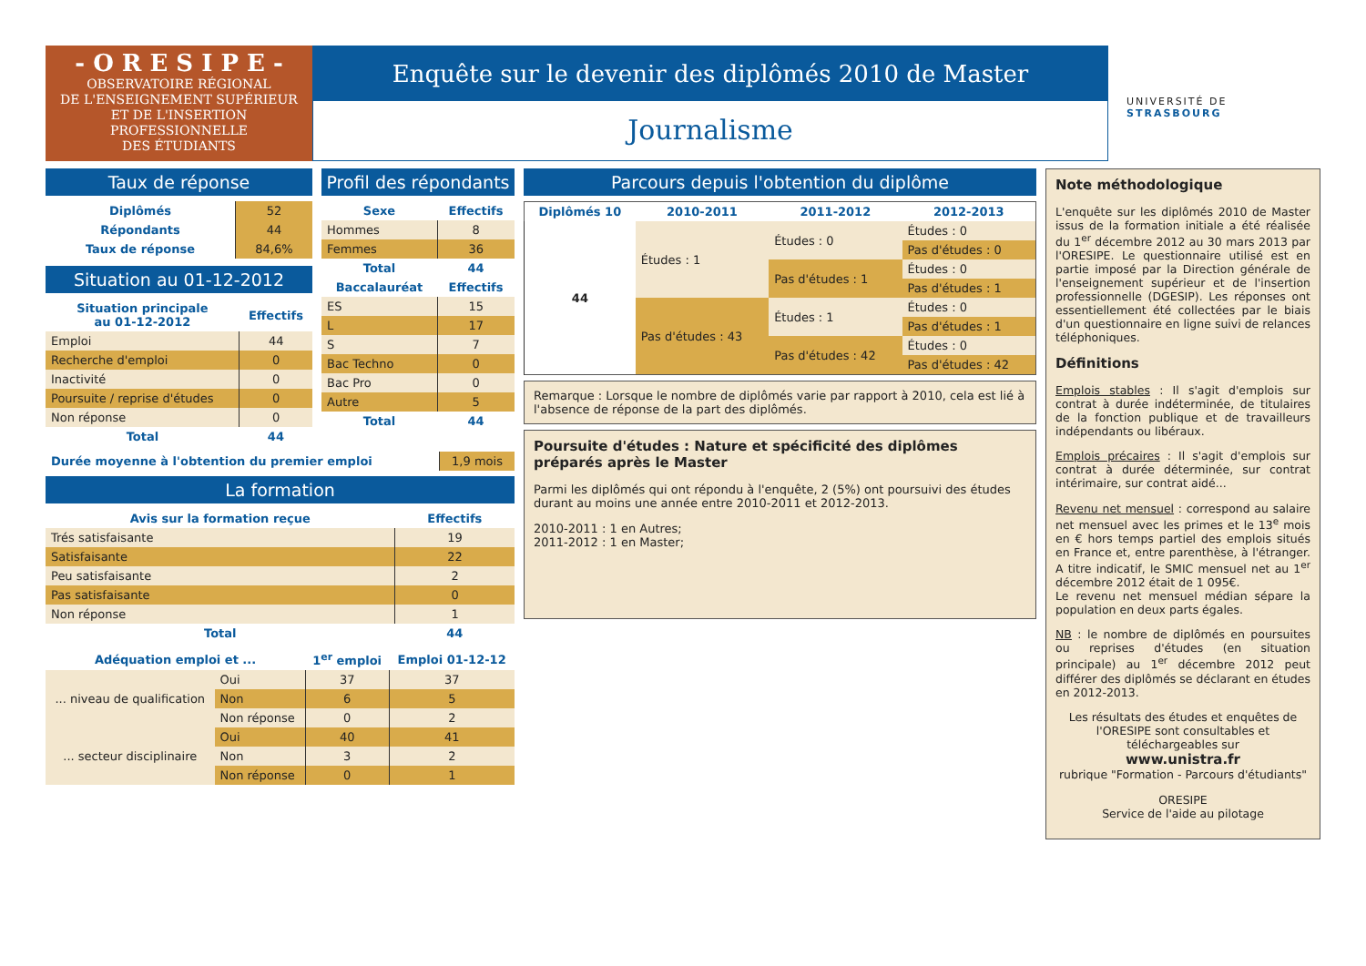- O R E S I P E -
OBSERVATOIRE RÉGIONAL
DE L'ENSEIGNEMENT SUPÉRIEUR
ET DE L'INSERTION
PROFESSIONNELLE
DES ÉTUDIANTS
Enquête sur le devenir des diplômés 2010 de Master
Journalisme
UNIVERSITÉ DE STRASBOURG
Taux de réponse
| Diplômés | 52 |
| Répondants | 44 |
| Taux de réponse | 84,6% |
Situation au 01-12-2012
| Situation principale au 01-12-2012 | Effectifs |
| --- | --- |
| Emploi | 44 |
| Recherche d'emploi | 0 |
| Inactivité | 0 |
| Poursuite / reprise d'études | 0 |
| Non réponse | 0 |
| Total | 44 |
Profil des répondants
| Sexe | Effectifs |
| --- | --- |
| Hommes | 8 |
| Femmes | 36 |
| Total | 44 |
| Baccalauréat | Effectifs |
| ES | 15 |
| L | 17 |
| S | 7 |
| Bac Techno | 0 |
| Bac Pro | 0 |
| Autre | 5 |
| Total | 44 |
| Durée moyenne à l'obtention du premier emploi | 1,9 mois |
La formation
| Avis sur la formation reçue | Effectifs |
| --- | --- |
| Trés satisfaisante | 19 |
| Satisfaisante | 22 |
| Peu satisfaisante | 2 |
| Pas satisfaisante | 0 |
| Non réponse | 1 |
| Total | 44 |
| Adéquation emploi et ... | | 1<sup>er</sup> emploi | Emploi 01-12-12 |
| --- | --- | --- | --- |
| ... niveau de qualification | Oui | 37 | 37 |
| | Non | 6 | 5 |
| | Non réponse | 0 | 2 |
| ... secteur disciplinaire | Oui | 40 | 41 |
| | Non | 3 | 2 |
| | Non réponse | 0 | 1 |
Parcours depuis l'obtention du diplôme
| Diplômés 10 | 2010-2011 | 2011-2012 | 2012-2013 |
| --- | --- | --- | --- |
| 44 | Études : 1 | Études : 0 | Études : 0 |
| | | | Pas d'études : 0 |
| | | Pas d'études : 1 | Études : 0 |
| | | | Pas d'études : 1 |
| | Pas d'études : 43 | Études : 1 | Études : 0 |
| | | | Pas d'études : 1 |
| | | Pas d'études : 42 | Études : 0 |
| | | | Pas d'études : 42 |
Remarque : Lorsque le nombre de diplômés varie par rapport à 2010, cela est lié à l'absence de réponse de la part des diplômés.
Poursuite d'études : Nature et spécificité des diplômes préparés après le Master
Parmi les diplômés qui ont répondu à l'enquête, 2 (5%) ont poursuivi des études durant au moins une année entre 2010-2011 et 2012-2013.
2010-2011 : 1 en Autres;
2011-2012 : 1 en Master;
Note méthodologique
L'enquête sur les diplômés 2010 de Master issus de la formation initiale a été réalisée du 1<sup>er</sup> décembre 2012 au 30 mars 2013 par l'ORESIPE. Le questionnaire utilisé est en partie imposé par la Direction générale de l'enseignement supérieur et de l'insertion professionnelle (DGESIP). Les réponses ont essentiellement été collectées par le biais d'un questionnaire en ligne suivi de relances téléphoniques.
Définitions
Emplois stables : Il s'agit d'emplois sur contrat à durée indéterminée, de titulaires de la fonction publique et de travailleurs indépendants ou libéraux.
Emplois précaires : Il s'agit d'emplois sur contrat à durée déterminée, sur contrat intérimaire, sur contrat aidé...
Revenu net mensuel : correspond au salaire net mensuel avec les primes et le 13<sup>e</sup> mois en € hors temps partiel des emplois situés en France et, entre parenthèse, à l'étranger. A titre indicatif, le SMIC mensuel net au 1<sup>er</sup> décembre 2012 était de 1 095€.
Le revenu net mensuel médian sépare la population en deux parts égales.
NB : le nombre de diplômés en poursuites ou reprises d'études (en situation principale) au 1<sup>er</sup> décembre 2012 peut différer des diplômés se déclarant en études en 2012-2013.
Les résultats des études et enquêtes de l'ORESIPE sont consultables et téléchargeables sur
www.unistra.fr
rubrique "Formation - Parcours d'étudiants"
ORESIPE
Service de l'aide au pilotage